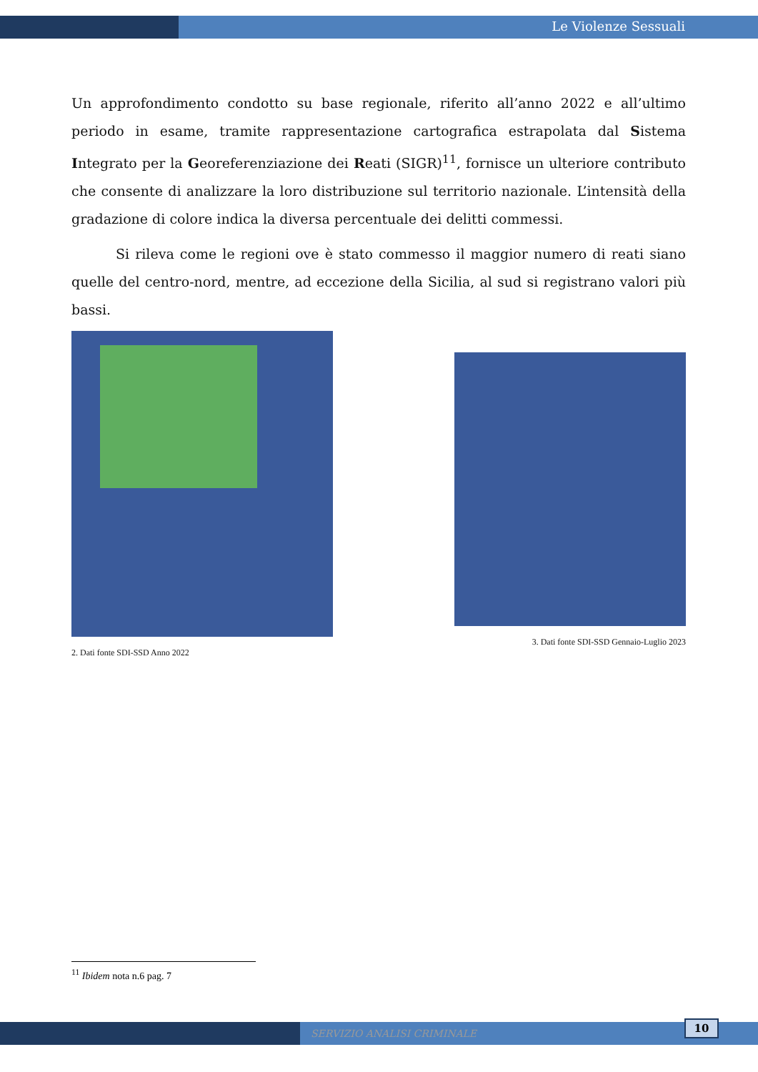Le Violenze Sessuali
Un approfondimento condotto su base regionale, riferito all’anno 2022 e all’ultimo periodo in esame, tramite rappresentazione cartografica estrapolata dal Sistema Integrato per la Georeferenziazione dei Reati (SIGR)<sup>11</sup>, fornisce un ulteriore contributo che consente di analizzare la loro distribuzione sul territorio nazionale. L’intensità della gradazione di colore indica la diversa percentuale dei delitti commessi.
Si rileva come le regioni ove è stato commesso il maggior numero di reati siano quelle del centro-nord, mentre, ad eccezione della Sicilia, al sud si registrano valori più bassi.
2. Dati fonte SDI-SSD Anno 2022
3. Dati fonte SDI-SSD Gennaio-Luglio 2023
<sup>11</sup> Ibidem nota n.6 pag. 7
SERVIZIO ANALISI CRIMINALE
10